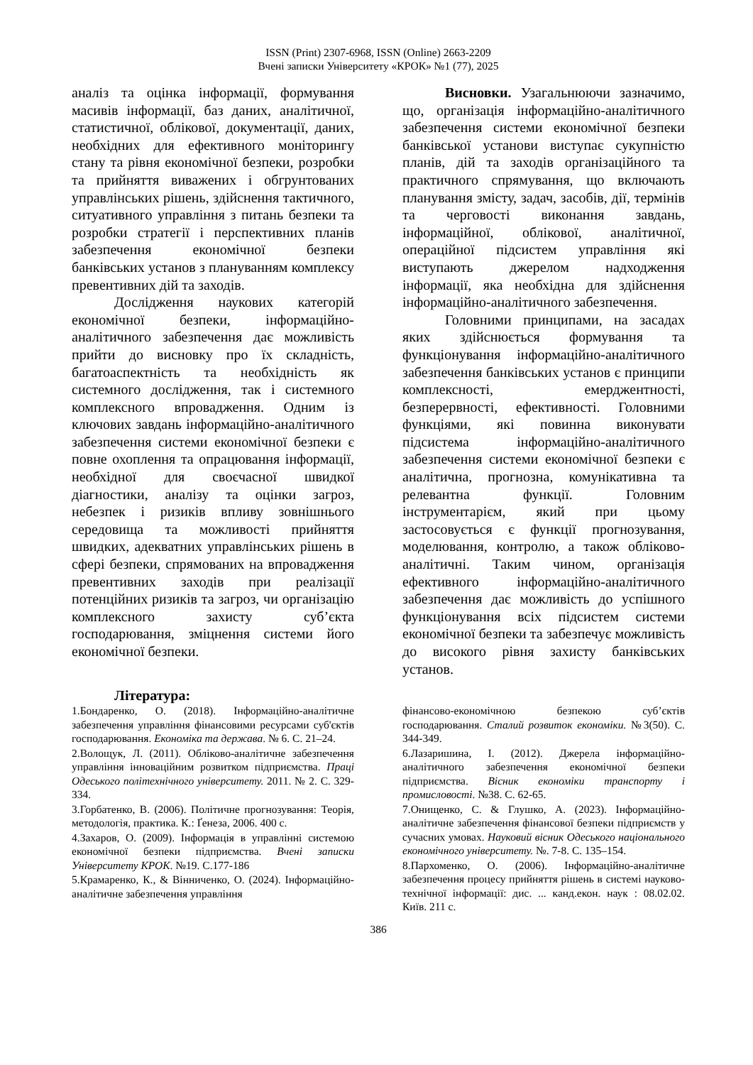ISSN (Print) 2307-6968, ISSN (Online) 2663-2209
Вчені записки Університету «КРОК» №1 (77), 2025
аналіз та оцінка інформації, формування масивів інформації, баз даних, аналітичної, статистичної, облікової, документації, даних, необхідних для ефективного моніторингу стану та рівня економічної безпеки, розробки та прийняття виважених і обгрунтованих управлінських рішень, здійснення тактичного, ситуативного управління з питань безпеки та розробки стратегії і перспективних планів забезпечення економічної безпеки банківських установ з плануванням комплексу превентивних дій та заходів.
Дослідження наукових категорій економічної безпеки, інформаційно-аналітичного забезпечення дає можливість прийти до висновку про їх складність, багатоаспектність та необхідність як системного дослідження, так і системного комплексного впровадження. Одним із ключових завдань інформаційно-аналітичного забезпечення системи економічної безпеки є повне охоплення та опрацювання інформації, необхідної для своєчасної швидкої діагностики, аналізу та оцінки загроз, небезпек і ризиків впливу зовнішнього середовища та можливості прийняття швидких, адекватних управлінських рішень в сфері безпеки, спрямованих на впровадження превентивних заходів при реалізації потенційних ризиків та загроз, чи організацію комплексного захисту суб’єкта господарювання, зміцнення системи його економічної безпеки.
Висновки. Узагальнюючи зазначимо, що, організація інформаційно-аналітичного забезпечення системи економічної безпеки банківської установи виступає сукупністю планів, дій та заходів організаційного та практичного спрямування, що включають планування змісту, задач, засобів, дії, термінів та черговості виконання завдань, інформаційної, облікової, аналітичної, операційної підсистем управління які виступають джерелом надходження інформації, яка необхідна для здійснення інформаційно-аналітичного забезпечення.
Головними принципами, на засадах яких здійснюється формування та функціонування інформаційно-аналітичного забезпечення банківських установ є принципи комплексності, емерджентності, безперервності, ефективності. Головними функціями, які повинна виконувати підсистема інформаційно-аналітичного забезпечення системи економічної безпеки є аналітична, прогнозна, комунікативна та релевантна функції. Головним інструментарієм, який при цьому застосовується є функції прогнозування, моделювання, контролю, а також обліково-аналітичні. Таким чином, організація ефективного інформаційно-аналітичного забезпечення дає можливість до успішного функціонування всіх підсистем системи економічної безпеки та забезпечує можливість до високого рівня захисту банківських установ.
Література:
1.Бондаренко, О. (2018). Інформаційно-аналітичне забезпечення управління фінансовими ресурсами суб'єктів господарювання. Економіка та держава. № 6. С. 21–24.
2.Волощук, Л. (2011). Обліково-аналітичне забезпечення управління інноваційним розвитком підприємства. Праці Одеського політехнічного університету. 2011. № 2. С. 329-334.
3.Горбатенко, В. (2006). Політичне прогнозування: Теорія, методологія, практика. К.: Ґенеза, 2006. 400 с.
4.Захаров, О. (2009). Інформація в управлінні системою економічної безпеки підприємства. Вчені записки Університету КРОК. №19. С.177-186
5.Крамаренко, К., & Вінниченко, О. (2024). Інформаційно-аналітичне забезпечення управління
фінансово-економічною безпекою суб’єктів господарювання. Сталий розвиток економіки. №3(50). С. 344-349.
6.Лазаришина, І. (2012). Джерела інформаційно-аналітичного забезпечення економічної безпеки підприємства. Вісник економіки транспорту і промисловості. №38. С. 62-65.
7.Онищенко, С. & Глушко, А. (2023). Інформаційно-аналітичне забезпечення фінансової безпеки підприємств у сучасних умовах. Науковий вісник Одеського національного економічного університету. №. 7-8. С. 135–154.
8.Пархоменко, О. (2006). Інформаційно-аналітичне забезпечення процесу прийняття рішень в системі науково-технічної інформації: дис. ... канд.екон. наук : 08.02.02. Київ. 211 с.
386